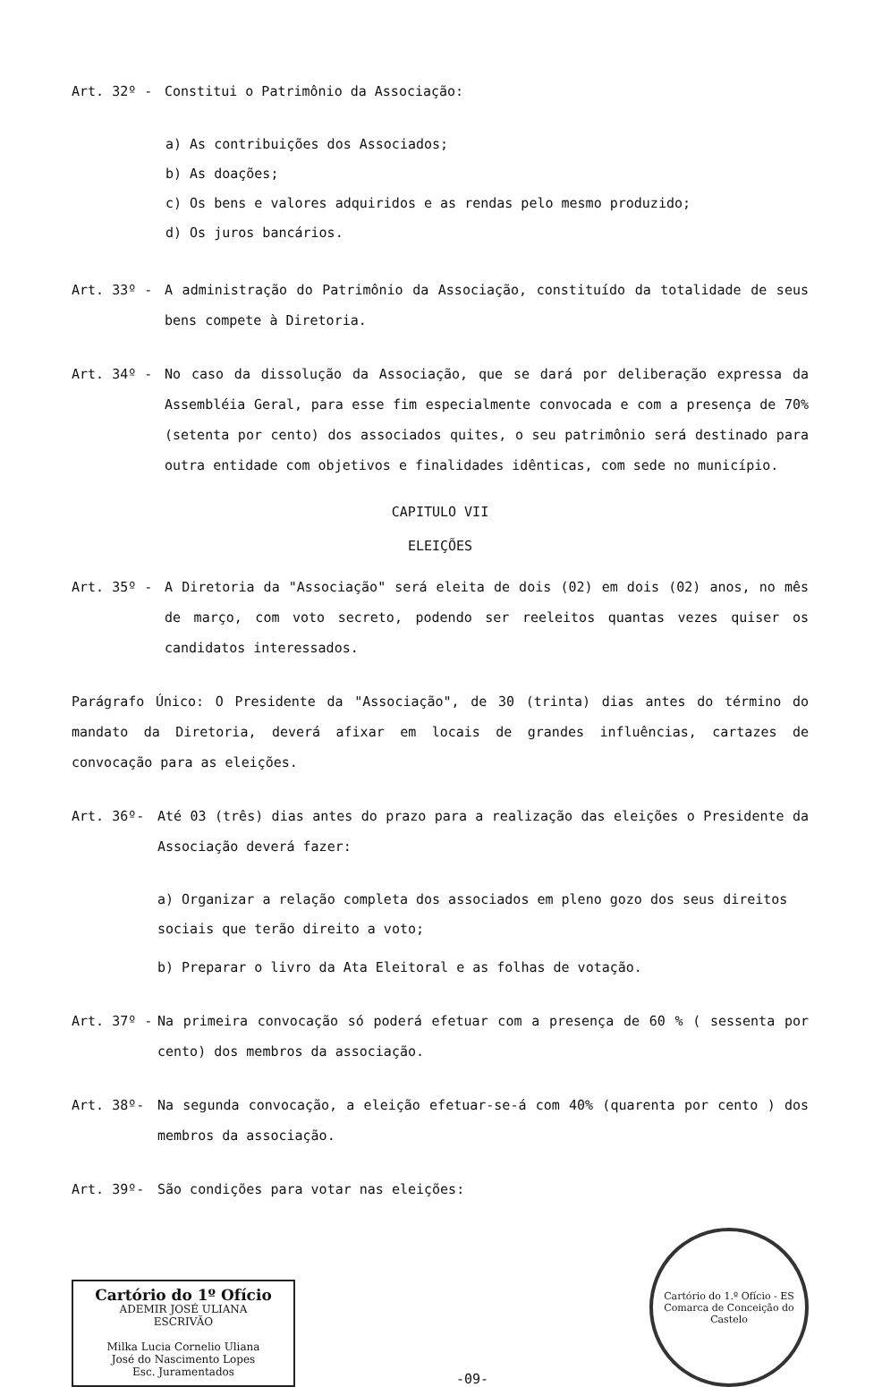Art. 32º - Constitui o Patrimônio da Associação:
a) As contribuições dos Associados;
b) As doações;
c) Os bens e valores adquiridos e as rendas pelo mesmo produzido;
d) Os juros bancários.
Art. 33º - A administração do Patrimônio da Associação, constituído da totalidade de seus bens compete à Diretoria.
Art. 34º - No caso da dissolução da Associação, que se dará por deliberação expressa da Assembléia Geral, para esse fim especialmente convocada e com a presença de 70% (setenta por cento) dos associados quites, o seu patrimônio será destinado para outra entidade com objetivos e finalidades idênticas, com sede no município.
CAPITULO VII
ELEIÇÕES
Art. 35º - A Diretoria da "Associação" será eleita de dois (02) em dois (02) anos, no mês de março, com voto secreto, podendo ser reeleitos quantas vezes quiser os candidatos interessados.
Parágrafo Único: O Presidente da "Associação", de 30 (trinta) dias antes do término do mandato da Diretoria, deverá afixar em locais de grandes influências, cartazes de convocação para as eleições.
Art. 36º- Até 03 (três) dias antes do prazo para a realização das eleições o Presidente da Associação deverá fazer:
a) Organizar a relação completa dos associados em pleno gozo dos seus direitos sociais que terão direito a voto;
b) Preparar o livro da Ata Eleitoral e as folhas de votação.
Art. 37º - Na primeira convocação só poderá efetuar com a presença de 60 % ( sessenta por cento) dos membros da associação.
Art. 38º- Na segunda convocação, a eleição efetuar-se-á com 40% (quarenta por cento ) dos membros da associação.
Art. 39º- São condições para votar nas eleições:
Cartório do 1º Ofício
ADEMIR JOSÉ ULIANA
ESCRIVÃO
Milka Lucia Cornelio Uliana
José do Nascimento Lopes
Esc. Juramentados
-09-
Cartório do 1.º Ofício - ES
Comarca de Conceição do Castelo